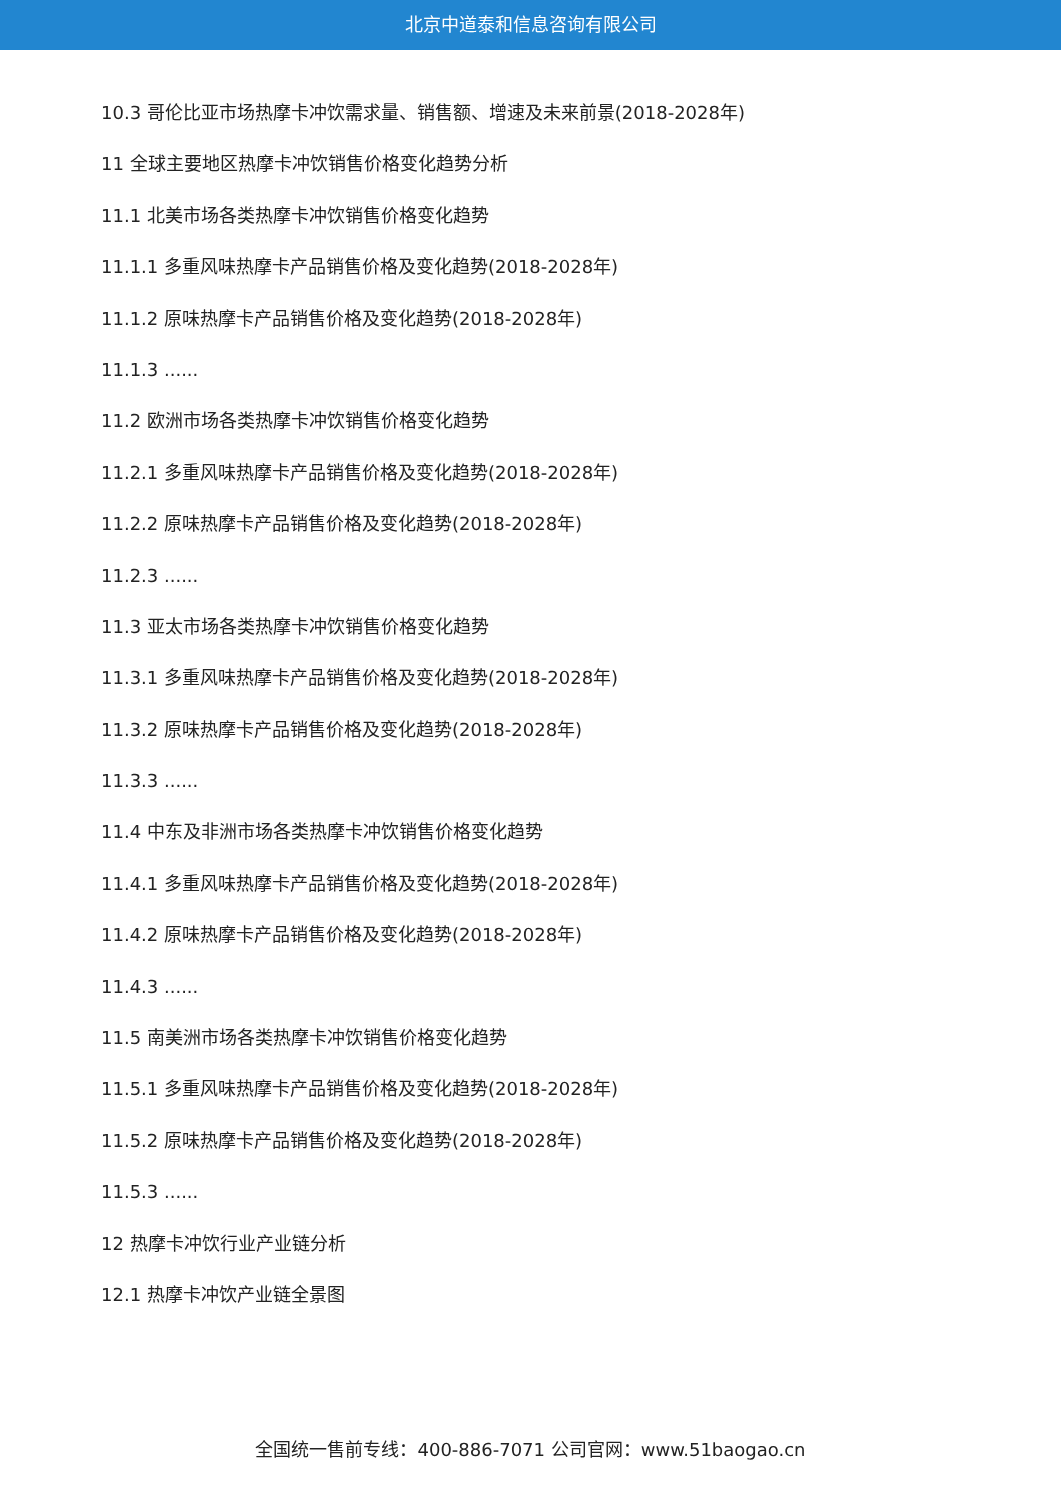北京中道泰和信息咨询有限公司
10.3 哥伦比亚市场热摩卡冲饮需求量、销售额、增速及未来前景(2018-2028年)
11 全球主要地区热摩卡冲饮销售价格变化趋势分析
11.1 北美市场各类热摩卡冲饮销售价格变化趋势
11.1.1 多重风味热摩卡产品销售价格及变化趋势(2018-2028年)
11.1.2 原味热摩卡产品销售价格及变化趋势(2018-2028年)
11.1.3 ......
11.2 欧洲市场各类热摩卡冲饮销售价格变化趋势
11.2.1 多重风味热摩卡产品销售价格及变化趋势(2018-2028年)
11.2.2 原味热摩卡产品销售价格及变化趋势(2018-2028年)
11.2.3 ......
11.3 亚太市场各类热摩卡冲饮销售价格变化趋势
11.3.1 多重风味热摩卡产品销售价格及变化趋势(2018-2028年)
11.3.2 原味热摩卡产品销售价格及变化趋势(2018-2028年)
11.3.3 ......
11.4 中东及非洲市场各类热摩卡冲饮销售价格变化趋势
11.4.1 多重风味热摩卡产品销售价格及变化趋势(2018-2028年)
11.4.2 原味热摩卡产品销售价格及变化趋势(2018-2028年)
11.4.3 ......
11.5 南美洲市场各类热摩卡冲饮销售价格变化趋势
11.5.1 多重风味热摩卡产品销售价格及变化趋势(2018-2028年)
11.5.2 原味热摩卡产品销售价格及变化趋势(2018-2028年)
11.5.3 ......
12 热摩卡冲饮行业产业链分析
12.1 热摩卡冲饮产业链全景图
全国统一售前专线：400-886-7071 公司官网：www.51baogao.cn